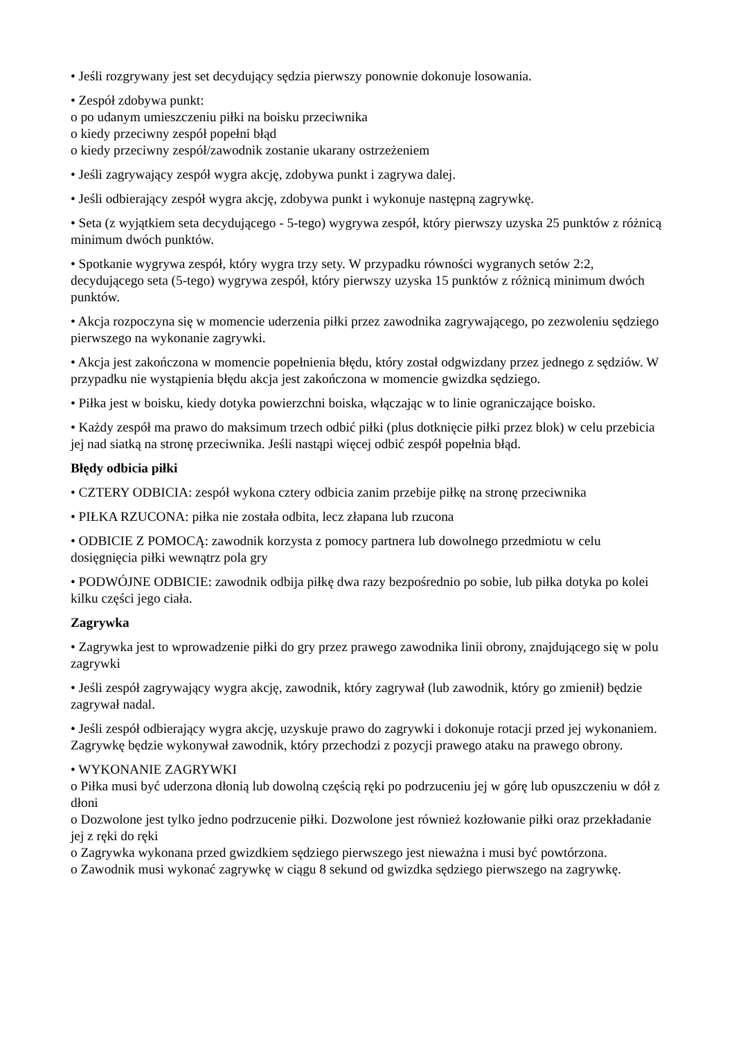• Jeśli rozgrywany jest set decydujący sędzia pierwszy ponownie dokonuje losowania.
• Zespół zdobywa punkt:
o po udanym umieszczeniu piłki na boisku przeciwnika
o kiedy przeciwny zespół popełni błąd
o kiedy przeciwny zespół/zawodnik zostanie ukarany ostrzeżeniem
• Jeśli zagrywający zespół wygra akcję, zdobywa punkt i zagrywa dalej.
• Jeśli odbierający zespół wygra akcję, zdobywa punkt i wykonuje następną zagrywkę.
• Seta (z wyjątkiem seta decydującego - 5-tego) wygrywa zespół, który pierwszy uzyska 25 punktów z różnicą minimum dwóch punktów.
• Spotkanie wygrywa zespół, który wygra trzy sety. W przypadku równości wygranych setów 2:2, decydującego seta (5-tego) wygrywa zespół, który pierwszy uzyska 15 punktów z różnicą minimum dwóch punktów.
• Akcja rozpoczyna się w momencie uderzenia piłki przez zawodnika zagrywającego, po zezwoleniu sędziego pierwszego na wykonanie zagrywki.
• Akcja jest zakończona w momencie popełnienia błędu, który został odgwizdany przez jednego z sędziów. W przypadku nie wystąpienia błędu akcja jest zakończona w momencie gwizdka sędziego.
• Piłka jest w boisku, kiedy dotyka powierzchni boiska, włączając w to linie ograniczające boisko.
• Każdy zespół ma prawo do maksimum trzech odbić piłki (plus dotknięcie piłki przez blok) w celu przebicia jej nad siatką na stronę przeciwnika. Jeśli nastąpi więcej odbić zespół popełnia błąd.
Błędy odbicia piłki
• CZTERY ODBICIA: zespół wykona cztery odbicia zanim przebije piłkę na stronę przeciwnika
• PIŁKA RZUCONA: piłka nie została odbita, lecz złapana lub rzucona
• ODBICIE Z POMOCĄ: zawodnik korzysta z pomocy partnera lub dowolnego przedmiotu w celu dosięgnięcia piłki wewnątrz pola gry
• PODWÓJNE ODBICIE: zawodnik odbija piłkę dwa razy bezpośrednio po sobie, lub piłka dotyka po kolei kilku części jego ciała.
Zagrywka
• Zagrywka jest to wprowadzenie piłki do gry przez prawego zawodnika linii obrony, znajdującego się w polu zagrywki
• Jeśli zespół zagrywający wygra akcję, zawodnik, który zagrywał (lub zawodnik, który go zmienił) będzie zagrywał nadal.
• Jeśli zespół odbierający wygra akcję, uzyskuje prawo do zagrywki i dokonuje rotacji przed jej wykonaniem. Zagrywkę będzie wykonywał zawodnik, który przechodzi z pozycji prawego ataku na prawego obrony.
• WYKONANIE ZAGRYWKI
o Piłka musi być uderzona dłonią lub dowolną częścią ręki po podrzuceniu jej w górę lub opuszczeniu w dół z dłoni
o Dozwolone jest tylko jedno podrzucenie piłki. Dozwolone jest również kozłowanie piłki oraz przekładanie jej z ręki do ręki
o Zagrywka wykonana przed gwizdkiem sędziego pierwszego jest nieważna i musi być powtórzona.
o Zawodnik musi wykonać zagrywkę w ciągu 8 sekund od gwizdka sędziego pierwszego na zagrywkę.